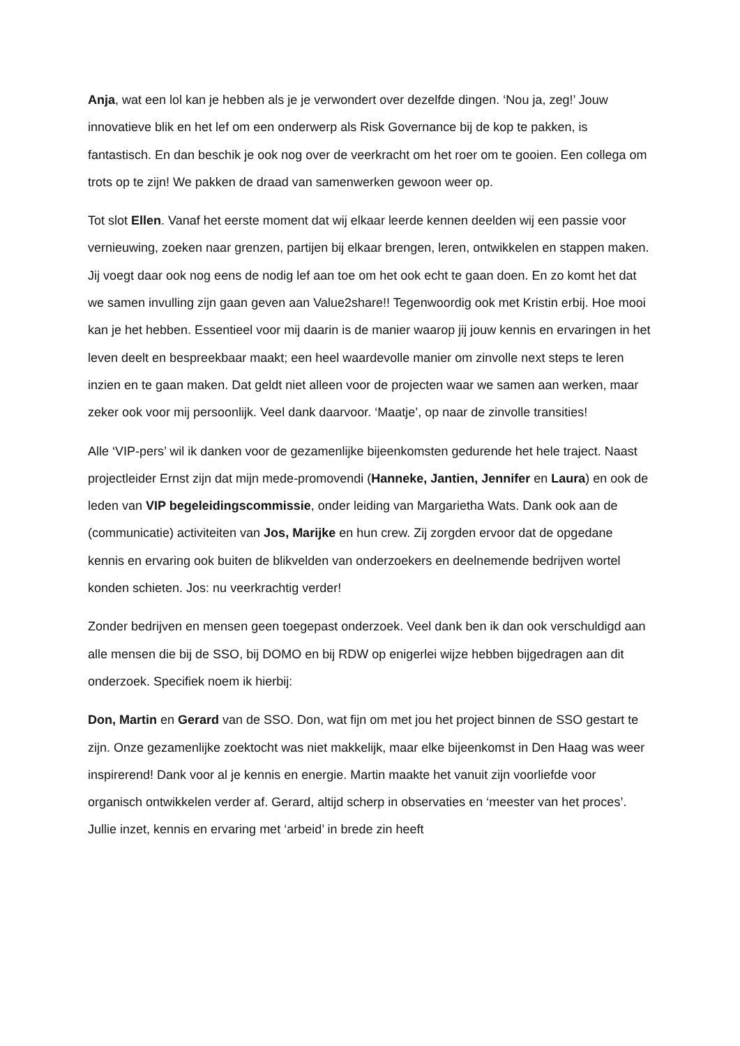Anja, wat een lol kan je hebben als je je verwondert over dezelfde dingen. ‘Nou ja, zeg!’ Jouw innovatieve blik en het lef om een onderwerp als Risk Governance bij de kop te pakken, is fantastisch. En dan beschik je ook nog over de veerkracht om het roer om te gooien. Een collega om trots op te zijn! We pakken de draad van samenwerken gewoon weer op.
Tot slot Ellen. Vanaf het eerste moment dat wij elkaar leerde kennen deelden wij een passie voor vernieuwing, zoeken naar grenzen, partijen bij elkaar brengen, leren, ontwikkelen en stappen maken. Jij voegt daar ook nog eens de nodig lef aan toe om het ook echt te gaan doen. En zo komt het dat we samen invulling zijn gaan geven aan Value2share!! Tegenwoordig ook met Kristin erbij. Hoe mooi kan je het hebben. Essentieel voor mij daarin is de manier waarop jij jouw kennis en ervaringen in het leven deelt en bespreekbaar maakt; een heel waardevolle manier om zinvolle next steps te leren inzien en te gaan maken. Dat geldt niet alleen voor de projecten waar we samen aan werken, maar zeker ook voor mij persoonlijk. Veel dank daarvoor. ‘Maatje’, op naar de zinvolle transities!
Alle ‘VIP-pers’ wil ik danken voor de gezamenlijke bijeenkomsten gedurende het hele traject. Naast projectleider Ernst zijn dat mijn mede-promovendi (Hanneke, Jantien, Jennifer en Laura) en ook de leden van VIP begeleidingscommissie, onder leiding van Margarietha Wats. Dank ook aan de (communicatie) activiteiten van Jos, Marijke en hun crew. Zij zorgden ervoor dat de opgedane kennis en ervaring ook buiten de blikvelden van onderzoekers en deelnemende bedrijven wortel konden schieten. Jos: nu veerkrachtig verder!
Zonder bedrijven en mensen geen toegepast onderzoek. Veel dank ben ik dan ook verschuldigd aan alle mensen die bij de SSO, bij DOMO en bij RDW op enigerlei wijze hebben bijgedragen aan dit onderzoek. Specifiek noem ik hierbij:
Don, Martin en Gerard van de SSO. Don, wat fijn om met jou het project binnen de SSO gestart te zijn. Onze gezamenlijke zoektocht was niet makkelijk, maar elke bijeenkomst in Den Haag was weer inspirerend! Dank voor al je kennis en energie. Martin maakte het vanuit zijn voorliefde voor organisch ontwikkelen verder af. Gerard, altijd scherp in observaties en ‘meester van het proces’. Jullie inzet, kennis en ervaring met ‘arbeid’ in brede zin heeft